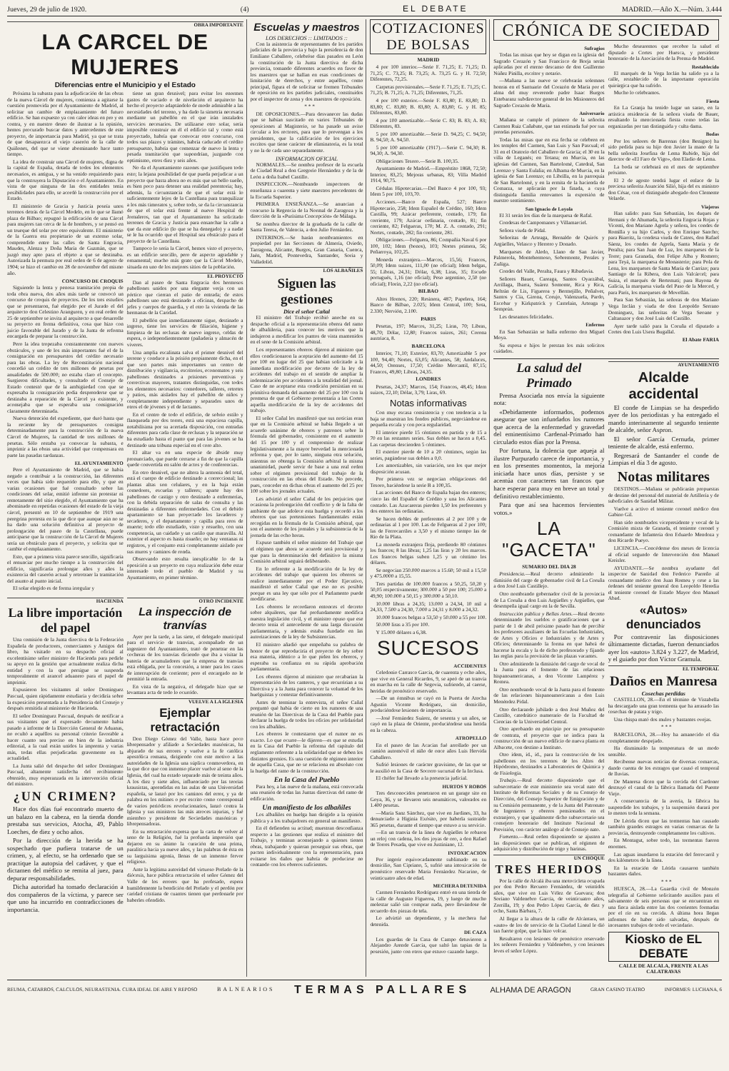Jueves, 29 de julio de 1920. (4) EL DEBATE MADRID.—Año X.—Núm. 3.444
OBRA IMPORTANTE
LA CARCEL DE MUJERES
Diferencias entre el Municipio y el Estado
Próxima la subasta para la adjudicación de las obras de la nueva Cárcel de mujeres, comienza a agitarse la cuestión promovida por el Ayuntamiento de Madrid, al solicitar un cambio de emplazamiento del futuro edificio. Se han expuesto ya con calor ideas en pro y en contra, y en nuestro deseo de ilustrar a la opinión, hemos procurado buscar datos y antecedentes de este proyecto, de importancia para Madrid, ya que se trata de que desaparezca el viejo caserón de la calle de Quiñones, del que se viene abominando hace tanto tiempo.
La idea de construir una Cárcel de mujeres, digna de la capital de España, dotada de todos los elementos necesarios, es antigua, y se ha venido requiriendo para que la construyera la Diputación o el Ayuntamiento. En vista de que ninguna de las dos entidades tenía posibilidades para ello, se acordó la construcción por el Estado.
El ministerio de Gracia y Justicia poseía unos terrenos detrás de la Cárcel Modelo, en lo que se llamó plaza de Bilbao; repugnó la edificación de una Cárcel para mujeres tan cerca de la de hombres, y se pensó en un trueque del solar por otro equivalente. El ministerio de la Guerra era propietario de un extenso solar, comprendido entre las calles de Santa Engracia, Maudes, Alenza y Doña María de Guzmán, que se juzgó muy apto para el objeto a que se destinaba. Autorizada la permuta por real orden de 6 de agosto de 1904; se hizo el cambio en 28 de noviembre del mismo año.
CONCURSO DE CROQUIS
Siguiendo la lenta y penosa tramitación propia de toda obra nueva, dos años más tarde se convocó un concurso de croquis de proyectos. De los tres estudios que se presentaron, fué elegido por el Jurado el del arquitecto don Celestino Aranguren, y en real orden de 25 de septiembre se invita al arquitecto a que desarrolle su proyecto en forma definitiva, cosa que hizo con juicio favorable del Jurado y de la Junta de reforma encargada de preparar la construcción.
Pero la idea tropezaba constantemente con nuevos obstáculos, y uno de los más importantes fué el de la consignación en presupuestos del crédito necesario para las obras. La ley de Reconstitución nacional concedió un crédito de tres millones de pesetas por anualidades de 500.000; no estaba claro el concepto. Surgieron dificultades, y consultado el Consejo de Estado contestó que de la ambigüedad con que se expresaba la consignación podía desprenderse que se destinaba a reparación de la Cárcel ya existente, y aconsejaba que se esperaba una consignación claramente determinada.
Nueva detención del expediente, que duró hasta que la reciente ley de presupuestos consigna determinadamente para la construcción de la nueva Cárcel de Mujeres, la cantidad de tres millones de pesetas. Sólo restaba ya convocar la subasta, e imprimir a las obras una actividad que compensara en parte las pasadas tardanzas.
EL AYUNTAMIENTO
Pero el Ayuntamiento de Madrid, que se había negado a contribuir a la construcción, las diferentes veces que había sido requerido para ello, y que en varias ocasiones que fué consultado sobre las condiciones del solar, emitió informe sin protestar ni remotamente del sitio elegido, el Ayuntamiento que ha abominado en repetidas ocasiones del estado de la vieja cárcel, presentó en 10 de septiembre de 1919 una peregrina protesta en la que dice que aunque aún no se ha dado una solución definitiva al proyecto de prolongación del paseo de la Castellana, puede anticiparse que la construcción de la Cárcel de Mujeres sería un obstáculo para el proyecto, y solicita que se cambie el emplazamiento.
Esto, que a primera vista parece sencillo, significaría el renunciar por mucho tiempo a la construcción del edificio, significaría prolongar años y años la existencia del caserón actual y retrotraer la tramitación del asunto al punto inicial.
El solar elegido es de forma irregular y
tiene un gran desnivel; para evitar los enormes gastos de vaciado o de nivelación el arquitecto ha hecho el proyecto adaptándolo de modo admirable a las necesidades del terreno, y ha dado la simetría necesaria mediante un pabellón en el que irán instalados servicios necesarios. De utilizarse otro solar, sería imposible construir en él el edificio tal y como está proyectado, habría que convocar otro concurso, con todos sus plazos y trámites, habría caducado el crédito presupuesto, habría que comenzar de nuevo la lenta y pesada tramitación que supondrían, juzgando con optimismo, otros diez y seis años.
No da el Ayuntamiento razones que justifiquen todo esto; la lejana posibilidad de que pueda perjudicar a un proyecto que hasta ahora no es más que un bello sueño, es bien poco para detener una realidad perentoria; hay, además, la circunstancia de que el solar está lo suficientemente lejos de la Castellana para tranquilizar a los más timoratos y, sobre todo, se da la circunstancia de que el solar está frente al nuevo Hospital de Jornaleros, tan que el Ayuntamiento ha solicitado terrenos de Gracia y Justicia para ensanchar la calle a que da este edificio (lo que se ha denegado) y a nadie se le ha ocurrido que el Hospital sea obstáculo para el proyecto de la Castellana.
Tampoco lo sería la Cárcel, hemos visto el proyecto, es un edificio sencillo, pero de aspecto agradable y ornamental; mucho más grato que la Cárcel Modelo, situada en uno de los mejores sitios de la población.
EL PROYECTO
Dan al paseo de Santa Engracia dos hermosos pabellones unidos por una elegante verja con un pórtico que cierran el patio de entrada; de estos pabellones uno está destinado a oficinas, despacho de jefes y cuerpos de guardia, y el otro la vivienda de las hermanas de la Caridad.
El pabellón que inmediatamente sigue, destinado a ingreso, tiene los servicios de filiación, higiene y limpieza de las reclusas de nuevo ingreso, celdas de espera, o independientemente (pañadería y almacén de víveres.
Una amplia escalinata salva el primer desnivel del terreno y conduce a la prisión propiamente dicha, en el que son partes más importantes un centro de distribución y vigilancia, escritorios, economatos y seis pabellones destinados a prisiones preventivas y correctivas mayores, tratantes distinguidas, con todos los elementos necesarios: comedores, talleres, retretes y patios, más aislados hay el pabellón de niños y completamente independiente y separados unos de otros el de jóvenes y el de lactantes.
En el centro de todo el edificio, de sobrio estilo y flanqueada por dos torres, está una espaciosa capilla, notabilísima por su acertada disposición, con entradas diferentes para cada clase de reclusas y la separación se ha estudiado hasta el punto que para las jóvenes se ha destinado una tribuna especial en el coro alto.
El altar va en una especie de ábside muy pronunciado, que puede cerrarse a fin de que la capilla quede convertida en salón de actos y de conferencias.
En otro desnivel, que no altera la armonía del total, está el cuerpo de edificio destinado a correccional; las plantas altas son celulares, y en la baja están comedores, escuelas y talleres; aparte hay dos pabellones de castigo y otro destinado a enfermerías, con la debida separación de salas de consulta y las destinadas a diferentes enfermedades. Con el debido apartamiento se han proyectado los lavaderos y secaderos, y el departamento y capilla para reos de muerte; todo ello estudiado, visto y resuelto, con una competencia, un cuidado y un cariño que maravilla. Al exterior el aspecto es hasta risueño; no hay ventanas ni registros, y el conjunto está completamente aislado por sus muros y caminos de ronda.
Observando esto resulta inexplicable lo de la oposición a un proyecto en cuya realización debe estar interesado todo el pueblo de Madrid y su Ayuntamiento, en primer término.
HACIENDA
La libre importación del papel
Una comisión de la Junta directiva de la Federación Española de productores, comerciantes y Amigos del libro, ha visitado en su despacho oficial al excelentísimo señor ministro de Hacienda para pedirle su apoyo en la gestión que actualmente realiza dicha entidad y con la que persigue se suspenda temporalmente el arancel aduanero para el papel de imprimir.
Expusieron los visitantes al señor Domínguez Pascual, quien rápidamente estudiaría y decidiría sobre la exposición presentada a la Presidencia del Consejo y después remitida al ministerio de Hacienda.
El señor Domínguez Pascual, después de notificar a sus visitantes que el expresado documento había pasado a informe de la Dirección General de Aduanas, no ocultó a aquéllos su personal criterio favorable a hacer cuanto sea preciso en bien de la industria editorial, a la cual están unidos la imprenta y varias más, todas ellas perjudicadas gravemente en la actualidad.
La Junta salió del despacho del señor Domínguez Pascual, altamente satisfecha del recibimiento obtenido, muy esperanzada en la intervención oficial del ministro.
¿UN CRIMEN?
Hace dos días fué encontrado muerto de un balazo en la cabeza, en la tienda donde prestaba sus servicios, Atocha, 49, Pablo Loeches, de diez y ocho años.
Por la dirección de la herida se ha sospechado que pudiera tratarse de un crimen, y, al efecto, se ha ordenado que se practique la autopsia del cadáver, y que el dictamen del médico se remita al juez, para depurar responsabilidades.
Dicha autoridad ha tomado declaración a dos compañeros de la víctima, y parece ser que uno ha incurrido en contradicciones de importancia.
OTRO INCIDENTE
La inspección de tranvías
Ayer por la tarde, a las siete, el delegado municipal para el servicio de tranvías, acompañado de un ingeniero del Ayuntamiento, trató de penetrar en las cocheras de los tranvías diciendo que iba a visitar la batería de acumuladores que la empresa de tranvías está obligada, por la concesión, a tener para los casos de interrupción de corriente; pero el encargado no le permitió la entrada.
En vista de la negativa, el delegado hizo que se levantara acta de todo lo ocurrido.
VUELVE A LA IGLESIA
Ejemplar retractación
Don Diego Gómez del Valle, hasta hace poco librepensador y afiliado a Sociedades masónicas, ha abjurado de sus errores y vuelve a la fe católica apostólica romana, dirigiendo con este motivo a las autoridades de la Iglesia una súplica conmovedora, en la que dice que con inmenso placer vuelve al seno de la Iglesia, del cual ha estado separado más de treinta años. A los diez y siete años, influenciado por las teorías krausistas, aprendidas en las aulas de una Universidad española, se lanzó por los caminos del error, y ya de palabra en los mítines o por escrito como corresponsal de varios periódicos revolucionarios, lanzó contra la Iglesia y sus ministros las más atroces injurias, y fué miembro y presidente de Sociedades masónicas y librepensadoras.
En su retractación expresa que la carta de volver al seno de la Religión, fué la profunda impresión que dejaron en su ánimo la curación de una prima, paralítica hacía ya nueve años, y las palabras de ésta en su larguísima agonía, llenas de un inmenso fervor religioso.
Ante la legítima autoridad del virtuoso Prelado de la diócesis, hace pública retractación el señor Gómez del Valle de los errores que ha profesado, espera humildemente la bendición del Prelado y el perdón por caridad cristiana de cuantos tienen que perdonarle por haberles ofendido.
Escuelas y maestros
LOS DERECHOS :: LIMITADOS ::
Con la asistencia de representantes de los partidos judiciales de la provincia y bajo la presidencia de don Emiliano Caballero, celebróse días pasados en León la constitución de la Junta directiva de dicha provincia, tomando diferentes acuerdos en favor de los maestros que se hallan en esas condiciones de limitación de derechos, y entre aquéllos, como principal, figura el de solicitar se formen Tribunales de oposición en los partidos judiciales, constituídos por el inspector de zona y dos maestros de oposición.
* * *
DE OPOSICIONES.—Para desvanecer las dudas que se habían suscitado en varios Tribunales de oposiciones al Magisterio, se ha pasado un aviso circular a los rectores, para que lo prevengan a los presidentes, que la calificación de los ejercicios escritos que tiene carácter de eliminatoria, es la total y no la de cada uno separadamente.
INFORMACION OFICIAL
NORMALES.—Se nombra profesor de la escuela de Ciudad Real a don Gregorio Hernández y de la de León a doña Isabel Castillo.
INSPECCION.—Nombrando inspectores de enseñanza a cuarenta y siete maestros procedentes de la Escuela Superior.
PRIMERA ENSEÑANZA.—Se anuncian a concurso la Regencia de la Normal de Zaragoza y la dirección de la «Purísima Concepción» de Málaga.
Se nombra director de la graduada de la calle de Santa Teresa, de Valencia, a don Julio Fernández.
INTERINOS.—Se harán nombramientos en propiedad por las Secciones de Almería, Oviedo, Tarragona, Alicante, Burgos, Gran Canaria, Cuenca, Jaén, Madrid, Pontevedra, Santander, Soria y Valladolid.
LOS ALBAÑILES
Siguen las gestiones
Dice el señor Cañal
El ministro del Trabajo recibió anoche en su despacho oficial a la representación obrera del ramo de albañilería, para conocer los motivos que la indujeron a modificar los puntos de vista mantenidos en el seno de la Comisión arbitral.
Los representantes obreros dijeron al ministro que ellos condicionaron la aceptación del aumento del 15 por 100 en lugar del 25 que habían solicitado a la inmediata modificación por decreto de la ley de accidentes del trabajo en el sentido de ampliar la indemnización por accidentes a la totalidad del jornal. Caso de no aceptarse esta condición persistían en su primitiva demanda del aumento del 25 por 100 con la promesa de que el Gobierno presentaría a las Cortes aquella modificación de la ley de accidentes del trabajo.
El señor Cañal les manifestó que sus noticias eran que en la Comisión arbitral se había llegado a un acuerdo unánime de obreros y patronos sobre la fórmula del gobernador, consistente en el aumento del 15 por 100 y el compromiso de realizar legislativamente a la mayor brevedad la mencionada reforma y que, por lo tanto, ninguna otra solución, mientras no obtenga la Comisión arbitral la misma unanimidad, puede servir de base a una real orden sobre el régimen provisional del trabajo de la construcción en las obras del Estado. No procede, pues, conceder en dichas obras el aumento del 25 por 100 sobre los jornales actuales.
Les advirtió el señor Cañal de los perjuicios que ocasiona la prolongación del conflicto y de la falta de ambiente de que adolece esta huelga y recordó a los obreros que sus pretensiones fundamentales están recogidas en la fórmula de la Comisión arbitral, que son el aumento de los jornales y la subsistencia de la jornada de las ocho horas.
Expuso también el señor ministro del Trabajo que el régimen que ahora se acuerde será provisional y que para la determinación del definitivo la misma Comisión arbitral seguirá deliberando.
En lo referente a la modificación de la ley de accidentes del trabajo que quieren los obreros se realice inmediatamente por el Poder Ejecutivo, manifestó el señor Cañal que eso no es posible porque es una ley que sólo por el Parlamento puede modificarse.
Los obreros le recordaron entonces el decreto sobre alquileres, que fué profundamente modifica nuestra legislación civil, y el ministro opuso que ese decreto tenía el antecedente de una larga discusión parlamentaria, y además estaba fundado en las autorizaciones de la ley de Subsistencias.
El ministro añadió que empeñaba su palabra de honor de que reproduciría el proyecto de ley sobre esa materia, idéntico a lo que piden los obreros, y esperaba su confianza en su rápida aprobación parlamentaria.
Los obreros dijeron al ministro que recabarían la representación de los canteros, y que recurrirían a su Directiva y a la Junta para conocer la voluntad de los huelguistas y contestar definitivamente.
Antes de terminar la entrevista, el señor Cañal preguntó qué había de cierto en los rumores de una reunión de las Directivas de la Casa del Pueblo para declarar la huelga de todos los oficios por solidaridad con los albañiles.
Los obreros le contestaron que el rumor no es exacto. Lo que ocurre—le dijeron—es que se estudia en la Casa del Pueblo la reforma del capítulo del reglamento referente a la solidaridad que se deben los distintos gremios. Es una cuestión de régimen interior de aquella Casa, que no se relaciona en absoluto con la huelga del ramo de la construcción.
En la Casa del Pueblo
Para hoy, a las nueve de la mañana, está convocada una reunión de todas las Juntas directivas del ramo de edificación.
Un manifiesto de los albañiles
Los albañiles en huelga han dirigido a la opinión pública y a los trabajadores en general un manifiesto.
En él defienden su actitud; muestran desconfianza respecto a las gestiones que realiza el ministro del Trabajo, y terminan aconsejando a quienes tienen obras, trabajando y quieran proseguir sus obras, que pacten individualmente con la representación, para evitarse los daños que habría de producirse no contando con los obreros suficientes.
COTIZACIONES DE BOLSAS
MADRID
4 por 100 interior.—Serie F. 71,25; E. 71,25; D. 71,25; C. 73,25; B. 73,25; A. 73,25 G. y H. 72,50; Diferentes, 72,25.
Carpetas provisionales.—Serie F. 71,25; E. 71,25; C. 71,25; B. 71,25; A. 71,25; Diferentes, 71,25.
4 por 100 exterior.—Serie F. 83,80; E. 83,80; D. 83,80; C. 83,80; B. 83,80; A. 83,80; G. y H. 85; Diferentes, 83,80.
4 por 100 amortizable.—Serie C. 83; B. 83; A. 83; Diferentes, 83.
5 por 100 amortizable.—Serie D. 94,25; C. 94,50; B. 94,50; A. 94,50.
5 por 100 amortizable (1917).—Serie C. 94,30; B. 94,30; A. 94,30.
Obligaciones Tesoro.—Serie B. 100,35.
Ayuntamiento de Madrid.—Empréstito 1868, 72,50; Interior, 83,25; Mejoras urbanas, 83; Villa Madrid 1914, 90,75.
Cédulas Hipotecarias.—Del Banco 4 por 100, 93; Idem 5 por 100, 103,70.
Acciones.—Banco de España, 527; Banco Hipotecario, 258; Idem Español de Crédito, 160; Idem Castilla, 99; Azúcar preferente, contado, 179; fin corriente, 179; Azúcar ordinaria, contado, 81; fin corriente, 82; Felgueras, 170; M. Z. A. contado, 291; Nortes, contado, 282; fin corriente, 281.
Obligaciones.—Felguera, 86; Compañía Naval 6 por 100, 102; Idem (bonos), 103; Nortes primera, 56; Peñarroya, 102,25.
Moneda extranjera.—Marcos, 15,56; Francos, 50,09; Idem suizos, 111,00 (no oficial); Idem belgas, 55; Libras, 24,31; Dólar, 6,38; Liras, 35; Escudo portugués, 1,16 (no oficial); Peso argentino, 2,50 (no oficial); Florín, 2,22 (no oficial).
BILBAO
Altos Hornos, 220; Resinera, 487; Papelera, 164; Banco de Bilbao, 2.025; Idem Central, 100; Sota, 2.330; Nervión, 2.100.
PARIS
Pesetas, 197; Marcos, 31,25; Liras, 70; Libras, 48,70; Dólar, 12,80; Francos suizos, 261; Corona austriaca, 8.
BARCELONA
Interior, 71,10; Exterior, 83,70; Amortizable 5 por 100, 94,40; Nortes, 63,05; Alicantes, 58; Andaluces, 44,50; Orenses, 17,50; Crédito Mercantil, 87,15; Francos, 49,80; Libras, 24,35.
LONDRES
Pesetas, 24,37; Marcos, 154; Francos, 48,45; Idem suizos, 22,10; Dólar, 3,79; Liras, 69.
Notas informativas
Con muy escasa consistencia y con tendencia a la baja se muestran los fondos públicos, negociándose en pequeña escala y con poca regularidad.
El interior pierde 15 céntimos en partida y de 15 a 70 en las restantes series. Sus dobles se hacen a 0,45. Las carpetas descienden 5 céntimos.
El exterior pierde de 10 a 20 céntimos, según las series, pagándose sus dobles a 0,0.
Los amortizables, sin variación, son los que mejor disposición acusan.
Por primera vez se negocian obligaciones del Tesoro, haciéndose la serie B a 100,35.
Las acciones del Banco de España bajan dos enteros; cinco las del Español de Crédito y una los Alicantes contado. Las Azucareras pierden 1,50 los preferentes y dos enteros las ordinarias.
Se hacen dobles de preferentes al 2 por 100 y de ordinarias al 1 por 100. Las de Felgueras al 2 por 100; las de Ferrocarriles a 3,50 y el mismo tiempo las de Río de la Plata.
La moneda extranjera floja, perdiendo 80 céntimos los francos; 8 las libras; 1,25 las liras y 20 los marcos. Los francos belgas suben 1,25 y un céntimo los dólares.
Se negocian 250.000 marcos a 15.60; 50 mil a 15,50 y 475.0000 a 15,55.
Tres partidas de 100.000 francos a 50,25, 50,20 y 50,05 respectivamente; 300.000 a 50 por 100; 25.000 a 49,90; 100.000 a 50,15 y 300.000 a 50,10.
10.000 libras a 24,35; 13.000 a 24,34, 10 mil a 24,33, 7.500 a 24,30, 7.000 a 24,31 y 8.000 a 24,32.
10.000 francos belgas a 53,50 y 50.000 a 55 por 100.
50.000 liras a 35 por 100.
Y 15.000 dólares a 6,38.
SUCESOS
ACCIDENTES
Celedonio Carrasco García, de cuarenta y ocho años, que vive en General Ricardos, 9, se apeó de un tranvía en marcha en la calle de Segovia, sufriendo, al caerse, heridas de pronóstico reservado.
—De un ómnibus se cayó en la Puerta de Atocha Agustín Vicente Rodríguez, sin domicilio, produciéndose lesiones de importancia.
—José Fernández Suárez, de sesenta y un años, se cayó en la plaza de Oriente, produciéndose una herida en la cabeza.
ATROPELLO
En el paseo de las Acacias fué arrollado por un camión automóvil el niño de once años Luis Hervida Caballero.
Sufrió lesiones de carácter gravísimo, de las que se le auxilió en la Casa de Socorro sucursal de la Inclusa.
El chófer fué llevado a la presencia judicial.
HURTOS Y ROBOS
Tres desconocidos penetraron en un garage sito en Goya, 36, y se llevaron seis neumáticos, valorados en 1.400 pesetas.
—María Sanz Sánchez, que vive en Jardines, 33, ha denunciado a Higinia Exósito, por haberla sustraído 365 pesetas, durante el tiempo que estuvo a su servicio.
—En un tranvía de la línea de Argüelles le robaron un reloj con cadena, los dos joyas de oro, a don Rafael de Torres Posada, que vive en Justiniano, 12.
INTOXICACION
Por ingerir equivocadamente sublimado en su domicilio, San Cipriano, 5, sufrió una intoxicación de pronóstico reservado María Fernández Nacarino, de veinticuatro años de edad.
MECHERA DETENIDA
Carmen Fernández Rodríguez entró en una tienda de la calle de Augusto Figueroa, 19, y luego de mucho molestar salió sin comprar nada, pero llevándose de recuerdo dos piezas de tela.
Lo advirtió un dependiente, y la mechera fué detenida.
DE CAZA
Los guardas de la Casa de Campo detuvieron a Alejandro Arende García, que saltó las tapias de la posesión, junto con otros que estuvo cazando luego.
CRÓNICA DE SOCIEDAD
Sufragios
Todas las misas que hoy se digan en la iglesia del Sagrado Corazón y San Francisco de Borja serán aplicadas por el eterno descanso de don Guillermo Núñez Pinilla, escritor y notario.
—Mañana a las nueve se celebrarán solemnes honras en el Santuario del Corazón de María por el alma del muy reverendo padre Isaac Burgos Estebaranz subdirector general de los Misioneros del Sagrado Corazón de María.
Aniversario
Mañana se cumple el primero de la señorita Carmen Ruiz Cañabate, que tan estimada fué por sus prendas personales.
Todas las misas que en esa fecha se celebren en los templos del Carmen, San Luis y San Pascual; el 31 en el Oratorio del Caballero de Gracia; el 30 en la villa de Leganés; en Totana; en Murcia, en las iglesias del Carmen, San Bartolomé, Catedral, San Lorenzo y Santa Eulalia; en Alhama de Murcia, en la iglesia de San Lorenzo; en Librilla, en la parroquia de San Bartolomé, y en la ermita de la hacienda de Comarza, se aplicarán por la finada, a cuya distinguida familia renovamos la expresión de nuestro sentimiento.
San Ignacio de Loyola
El 31 serán los días de la marquesa de Rafal.
Condesas de Campomanes y Villamarciel.
Señora viuda de Pidal.
Señoritas de Arteaga, Bernaldo de Quirós y Argüelles, Velasco y Herrero y Donado.
Marqueses de Aledo, Llano de San Javier, Palmerola, Montehermoso, Sobremonte, Perales y Zuñiga.
Condes del Valle, Peralta, Faura y Ribadavia.
Señores Bauer, Careaga, Santos Oyarzábal, Arrillaga, Ibarra, Suárez Somonte, Rica y Rica, Beltrán de Lis, Figueroa y Bermejillo, Peñalver, Santos y Cía, Girona, Corujo, Valenzuela, Pardo, Escobar y Kirkpatrick y Castelain, Arteaga y Semprún.
Les deseamos felicidades.
Enfermo
En San Sebastián se halla enfermo don Miguel Moya.
Su esposa e hijos le prestan los más solícitos cuidados.
Mucho desearemos que recobre la salud el diputado a Cortes por Huesca, y presidente honorario de la Asociación de la Prensa de Madrid.
Restablecido
El marqués de la Vega Inclán ha salido ya a la calle, restablecido de la importante operación quirúrgica que ha sufrido.
Mucho lo celebramos.
Fiesta
En La Granja ha tenido lugar un sarao, en la artística residencia de la señora viuda de Bauer, resultando la mencionada fiesta como todas las organizadas por tan distinguida y culta dama.
Bodas
Por los señores de Barrenas (don Benigno) ha sido pedida para su hijo don Javier la mano de la bella señorita Josefina de Lema Rubido, hija del director de «El Faro de Vigo», don Eladio de Lema.
La boda se celebrará en el mes de septiembre próximo.
El 2 de agosto tendrá lugar el enlace de la preciosa señorita Asunción Silió, hija del ex ministro don César, con el distinguido abogado don Clemente Velarde.
Viajeros
Han salido: para San Sebastián, los duques de Hernani y de Ahumada, la señorita Engracia Rojas y Vicenti, don Mariano Agrela y señora, los condes de Romilla y su hijo Carlos, y don Enrique Sancho; para Biarritz, la condesa viuda de Catres, don Rafael Sáenz, los condes de Agrela, Santa María y de Peralta; para San Juan de Luz, los marqueses de la Torre; para Granada, don Felipe Alba y Romero; para Teyá, la marquesa de Monasterio; para Pola de Lena, los marqueses de Santa María de Carrizo; para Santiago de la Ribera, don Luis Valcárcel; para Suiza, el marqués de Bertemati; para Bayona de Galicia, la marquesa viuda del Paso de la Merced, y para París, los marqueses de Movellán.
Para San Sebastián, las señoras de don Mariano Vega Inclán y viuda de don Leopoldo Serrano Domínguez, las señoritas de Vega Seoane y Caltanazor y don José Luis del Castillo.
Ayer tarde salió para la Coruña el diputado a Cortes don Luis Usera Bugallal.
El Abate FARIA
La salud del Primado
Prensa Asociada nos envía la siguiente nota:
«Debidamente informados, podemos asegurar que son infundados los rumores que acerca de la enfermedad y gravedad del eminentísimo Cardenal-Primado han circulado estos días por la Prensa.
Por fortuna, la dolencia que aqueja al ilustre Purpurado carece de importancia, y en los presentes momentos, la mejoría iniciada hace unos días, persiste y se acentúa con caracteres tan francos que hace esperar para muy en breve un total y definitivo restablecimiento.
Para que así sea hacemos fervientes votos.»
LA "GACETA"
SUMARIO DEL DIA 28
Presidencia.—Real decreto admitiendo la dimisión del cargo de gobernador civil de La Coruña a don José Luis Castillejo.
Otro nombrando gobernador civil de la provincia de La Coruña a don Luis Argüelles y Argüelles, que desempeña igual cargo en la de Sevilla.
Instrucción pública y Bellas Artes.—Real decreto determinando los sueldos o gratificaciones que a partir de 1 de abril próximo pasado han de percibir los profesores auxiliares de las Escuelas Industriales, de Artes y Oficios e Industriales y de Artes y Oficios; determinando la forma en que habrá de hacerse la escala y la de dicho profesorado y fijando las reglas para la provisión de las plazas vacantes.
Otro admitiendo la dimisión del cargo de vocal de la Junta para el fomento de las relaciones hispanoamericanas, a don Vicente Lampérez y Romea.
Otro nombrando vocal de la Junta para el fomento de las relaciones hispanoamericanas a don Luis Menéndez Pidal.
Otro declarando jubilado a don José Muñoz del Castillo, catedrático numerario de la Facultad de Ciencias de la Universidad Central.
Otro aprobando en principio por su presupuesto de contrata, el proyecto que se indica para la construcción de un nuevo edificio de nueva planta en Albacete, con destino a Instituto.
Otro ídem, íd., íd., para la construcción de los pabellones en los terrenos de los Altos del Hipódromo, destinados a Laboratorios de Química y de Fisiología.
Trabajo.—Real decreto disponiendo que el subsecretario de este ministerio sea vocal nato del Instituto de Reformas Sociales y de su Consejo de Dirección, del Consejo Superior de Emigración y de su Comisión permanente, y de la Junta del Patronato de Ingenieros y obreros pensionados en el extranjero, y que igualmente dicho subsecretario sea consejero honorario del Instituto Nacional de Previsión, con carácter análogo al de Consejo nato.
Fomento.—Real orden disponiendo se ajusten a las disposiciones que se publican, el régimen de adquisición y distribución de trigo y harinas.
UN CHOQUE
TRES HERIDOS
Por la calle de Alcalá iba una motocicleta ocupada por don Pedro Recuero Fernández, de veintidós años, que vive en Luis Vélez de Guevara; don Soriano Valdenebro García, de veinticuatro años, Zorrilla, 19; y don Pedro López García, de diez y ocho, Santa Bárbara, 7.
Al llegar a la altura de la calle de Alcántara, un «auto» de los de servicio de la Ciudad Lineal le dió tan fuerte golpe, que la hizo volcar.
Resultaron con lesiones de pronóstico reservado los señores Fernández y Valdenebro, y con lesiones leves el señor López.
AYUNTAMIENTO
Alcalde accidental
El conde de Limpias se ha despedido ayer de los periodistas y ha entregado el mando interinamente al segundo teniente de alcalde, señor Aspron.
El señor García Cernuda, primer teniente de alcalde, está enfermo.
Regresará de Santander el conde de Limpias el día 3 de agosto.
Notas militares
DESTINOS.—Mañana se publicarán propuestas de destino del personal del material de Artillería y de suboficiales de Sanidad Militar.
Vuelve a activo el teniente coronel médico don Gabino Gil.
Han sido nombrados vicepresidente y vocal de la Comisión mixta de Granada, el teniente coronel y comandante de Infantería don Eduardo Mendoza y don Ricardo Pueyo.
LICENCIA.—Concédense dos meses de licencia al oficial segundo de Intervención don Manuel Kreisler.
AYUDANTE.—Se nombra ayudante del inspector de Sanidad don Federico Parreño al comandante médico don Juan Romeu y cese a las órdenes del teniente general don Leopoldo Heredia el teniente coronel de Estado Mayor don Manuel Abad.
«Autos» denunciados
Por contravenir las disposiciones últimamente dictadas, fueron denunciados ayer los «autos» 3.824 y 3.227, de Madrid, y el guiado por don Víctor Gramula.
EL TEMPORAL
Daños en Manresa
Cosechas perdidas
CASTELLON, 28.—En el término de Vistabella ha descargado una gran tormenta que ha arrasado las cosechas de patata y trigo.
Una chispa mató dos mulos y bastantes ovejas.
* * *
BARCELONA, 28.—Hoy ha amanecido el día completamente despejado.
Ha disminuído la temperatura de un modo sensible.
Recíbense nuevas noticias de diversas comarcas, dando cuenta de los estragos que causó el temporal de lluvias.
De Manresa dicen que la crecida del Cardoner destruyó el canal de la fábrica llamada del Puente Viejo.
A consecuencia de la avería, la fábrica ha suspendido los trabajos, y la suspensión durará por lo menos toda la semana.
De Lérida dicen que las tormentas han causado también grandes estragos en varias comarcas de la provincia, destruyendo completamente los cultivos.
En Montagut, sobre todo, las tormentas fueron enormes.
Las aguas inundaron la estación del ferrocarril y dos kilómetros de la línea.
En la estación de Lérida causaron también bastantes daños.
* * *
HUESCA, 28.—La Guardia civil de Monzón telegrafía al Gobierno solicitando auxilios para el salvamento de seis personas que se encuentran en una finca aislada entre las dos corrientes formadas por el río en su crecida. A última hora llegan informes de haber sido salvadas, después de incesantes trabajos de todo el vecindario.
Kiosko de EL DEBATE
CALLE DE ALCALA, FRENTE A LAS CALATRAVAS
REUMA, CATARROS, CALCULOS, NEURASTENIA. CURA IDEAL DE AIRE Y REPOSO BALNEARIOS TERMAS PALLARES ALHAMA DE ARAGON GRAN CASINO TEATRO INFORMES: LUCHANA, 6